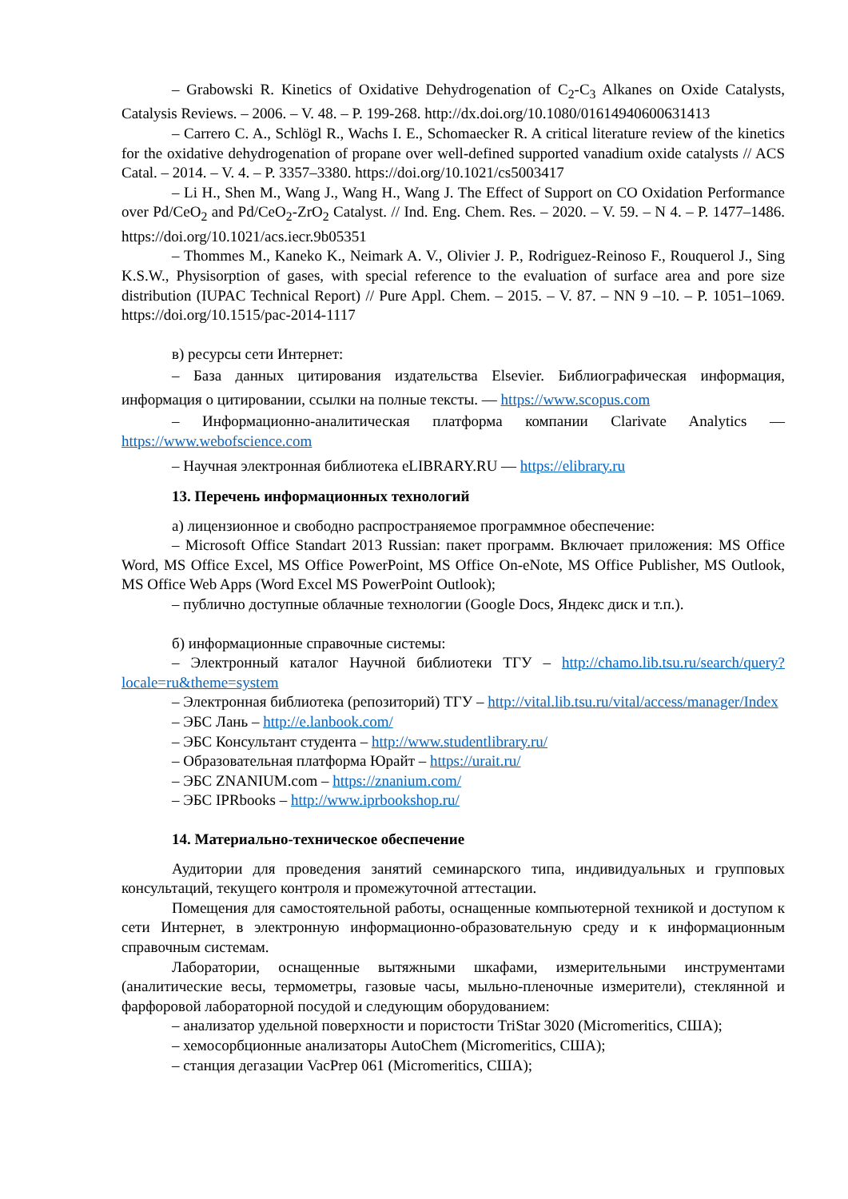– Grabowski R. Kinetics of Oxidative Dehydrogenation of C<sub>2</sub>-C<sub>3</sub> Alkanes on Oxide Catalysts, Catalysis Reviews. – 2006. – V. 48. – P. 199-268. http://dx.doi.org/10.1080/01614940600631413
– Carrero C. A., Schlögl R., Wachs I. E., Schomaecker R. A critical literature review of the kinetics for the oxidative dehydrogenation of propane over well-defined supported vanadium oxide catalysts // ACS Catal. – 2014. – V. 4. – P. 3357–3380. https://doi.org/10.1021/cs5003417
– Li H., Shen M., Wang J., Wang H., Wang J. The Effect of Support on CO Oxidation Performance over Pd/CeO<sub>2</sub> and Pd/CeO<sub>2</sub>-ZrO<sub>2</sub> Catalyst. // Ind. Eng. Chem. Res. – 2020. – V. 59. – N 4. – P. 1477–1486. https://doi.org/10.1021/acs.iecr.9b05351
– Thommes M., Kaneko K., Neimark A. V., Olivier J. P., Rodriguez-Reinoso F., Rouquerol J., Sing K.S.W., Physisorption of gases, with special reference to the evaluation of surface area and pore size distribution (IUPAC Technical Report) // Pure Appl. Chem. – 2015. – V. 87. – NN 9 –10. – P. 1051–1069. https://doi.org/10.1515/pac-2014-1117
в) ресурсы сети Интернет:
– База данных цитирования издательства Elsevier. Библиографическая информация, информация о цитировании, ссылки на полные тексты. — https://www.scopus.com
– Информационно-аналитическая платформа компании Clarivate Analytics — https://www.webofscience.com
– Научная электронная библиотека eLIBRARY.RU — https://elibrary.ru
13. Перечень информационных технологий
а) лицензионное и свободно распространяемое программное обеспечение:
– Microsoft Office Standart 2013 Russian: пакет программ. Включает приложения: MS Office Word, MS Office Excel, MS Office PowerPoint, MS Office On-eNote, MS Office Publisher, MS Outlook, MS Office Web Apps (Word Excel MS PowerPoint Outlook);
– публично доступные облачные технологии (Google Docs, Яндекс диск и т.п.).
б) информационные справочные системы:
– Электронный каталог Научной библиотеки ТГУ – http://chamo.lib.tsu.ru/search/query?locale=ru&theme=system
– Электронная библиотека (репозиторий) ТГУ – http://vital.lib.tsu.ru/vital/access/manager/Index
– ЭБС Лань – http://e.lanbook.com/
– ЭБС Консультант студента – http://www.studentlibrary.ru/
– Образовательная платформа Юрайт – https://urait.ru/
– ЭБС ZNANIUM.com – https://znanium.com/
– ЭБС IPRbooks – http://www.iprbookshop.ru/
14. Материально-техническое обеспечение
Аудитории для проведения занятий семинарского типа, индивидуальных и групповых консультаций, текущего контроля и промежуточной аттестации.
Помещения для самостоятельной работы, оснащенные компьютерной техникой и доступом к сети Интернет, в электронную информационно-образовательную среду и к информационным справочным системам.
Лаборатории, оснащенные вытяжными шкафами, измерительными инструментами (аналитические весы, термометры, газовые часы, мыльно-пленочные измерители), стеклянной и фарфоровой лабораторной посудой и следующим оборудованием:
– анализатор удельной поверхности и пористости TriStar 3020 (Micromeritics, США);
– хемосорбционные анализаторы AutoChem (Micromeritics, США);
– станция дегазации VacPrep 061 (Micromeritics, США);